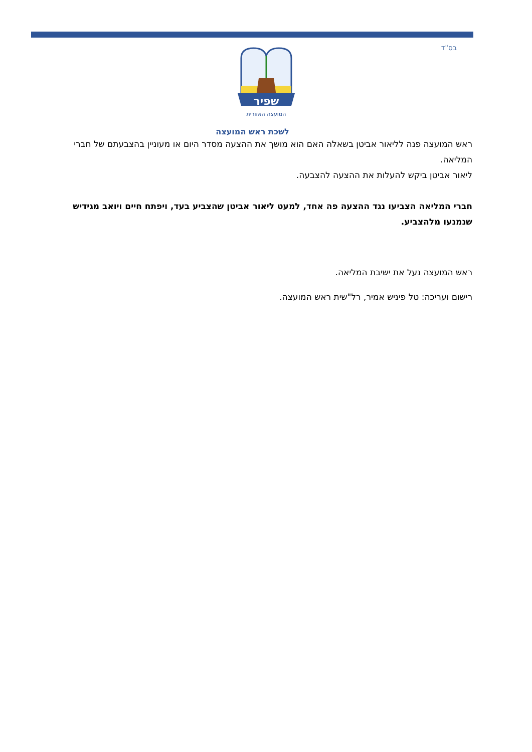בס"ד
שפיר
המועצה האזורית
לשכת ראש המועצה
ראש המועצה פנה לליאור אביטן בשאלה האם הוא מושך את ההצעה מסדר היום או מעוניין בהצבעתם של חברי המליאה.
ליאור אביטן ביקש להעלות את ההצעה להצבעה.
חברי המליאה הצביעו נגד ההצעה פה אחד, למעט ליאור אביטן שהצביע בעד, ויפתח חיים ויואב מגידיש שנמנעו מלהצביע.
ראש המועצה נעל את ישיבת המליאה.
רישום ועריכה: טל פיניש אמיר, רל"שית ראש המועצה.